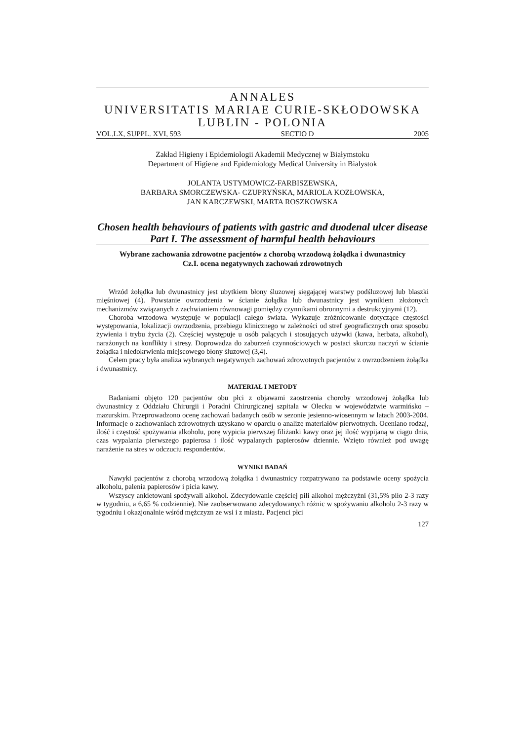ANNALES
UNIVERSITATIS MARIAE CURIE-SKŁODOWSKA
LUBLIN - POLONIA
VOL.LX, SUPPL. XVI, 593 SECTIO D 2005
Zakład Higieny i Epidemiologii Akademii Medycznej w Białymstoku
Department of Higiene and Epidemiology Medical University in Bialystok
JOLANTA USTYMOWICZ-FARBISZEWSKA,
BARBARA SMORCZEWSKA- CZUPRYŃSKA, MARIOLA KOZŁOWSKA,
JAN KARCZEWSKI, MARTA ROSZKOWSKA
Chosen health behaviours of patients with gastric and duodenal ulcer disease
Part I. The assessment of harmful health behaviours
Wybrane zachowania zdrowotne pacjentów z chorobą wrzodową żołądka i dwunastnicy
Cz.I. ocena negatywnych zachowań zdrowotnych
Wrzód żołądka lub dwunastnicy jest ubytkiem błony śluzowej sięgającej warstwy podśluzowej lub blaszki mięśniowej (4). Powstanie owrzodzenia w ścianie żołądka lub dwunastnicy jest wynikiem złożonych mechanizmów związanych z zachwianiem równowagi pomiędzy czynnikami obronnymi a destrukcyjnymi (12).
Choroba wrzodowa występuje w populacji całego świata. Wykazuje zróżnicowanie dotyczące częstości występowania, lokalizacji owrzodzenia, przebiegu klinicznego w zależności od stref geograficznych oraz sposobu żywienia i trybu życia (2). Częściej występuje u osób palących i stosujących używki (kawa, herbata, alkohol), narażonych na konflikty i stresy. Doprowadza do zaburzeń czynnościowych w postaci skurczu naczyń w ścianie żołądka i niedokrwienia miejscowego błony śluzowej (3,4).
Celem pracy była analiza wybranych negatywnych zachowań zdrowotnych pacjentów z owrzodzeniem żołądka i dwunastnicy.
MATERIAŁ I METODY
Badaniami objęto 120 pacjentów obu płci z objawami zaostrzenia choroby wrzodowej żołądka lub dwunastnicy z Oddziału Chirurgii i Poradni Chirurgicznej szpitala w Olecku w województwie warmińsko – mazurskim. Przeprowadzono ocenę zachowań badanych osób w sezonie jesienno-wiosennym w latach 2003-2004. Informacje o zachowaniach zdrowotnych uzyskano w oparciu o analizę materiałów pierwotnych. Oceniano rodzaj, ilość i częstość spożywania alkoholu, porę wypicia pierwszej filiżanki kawy oraz jej ilość wypijaną w ciągu dnia, czas wypalania pierwszego papierosa i ilość wypalanych papierosów dziennie. Wzięto również pod uwagę narażenie na stres w odczuciu respondentów.
WYNIKI BADAŃ
Nawyki pacjentów z chorobą wrzodową żołądka i dwunastnicy rozpatrywano na podstawie oceny spożycia alkoholu, palenia papierosów i picia kawy.
Wszyscy ankietowani spożywali alkohol. Zdecydowanie częściej pili alkohol mężczyźni (31,5% piło 2-3 razy w tygodniu, a 6,65 % codziennie). Nie zaobserwowano zdecydowanych różnic w spożywaniu alkoholu 2-3 razy w tygodniu i okazjonalnie wśród mężczyzn ze wsi i z miasta. Pacjenci płci
127